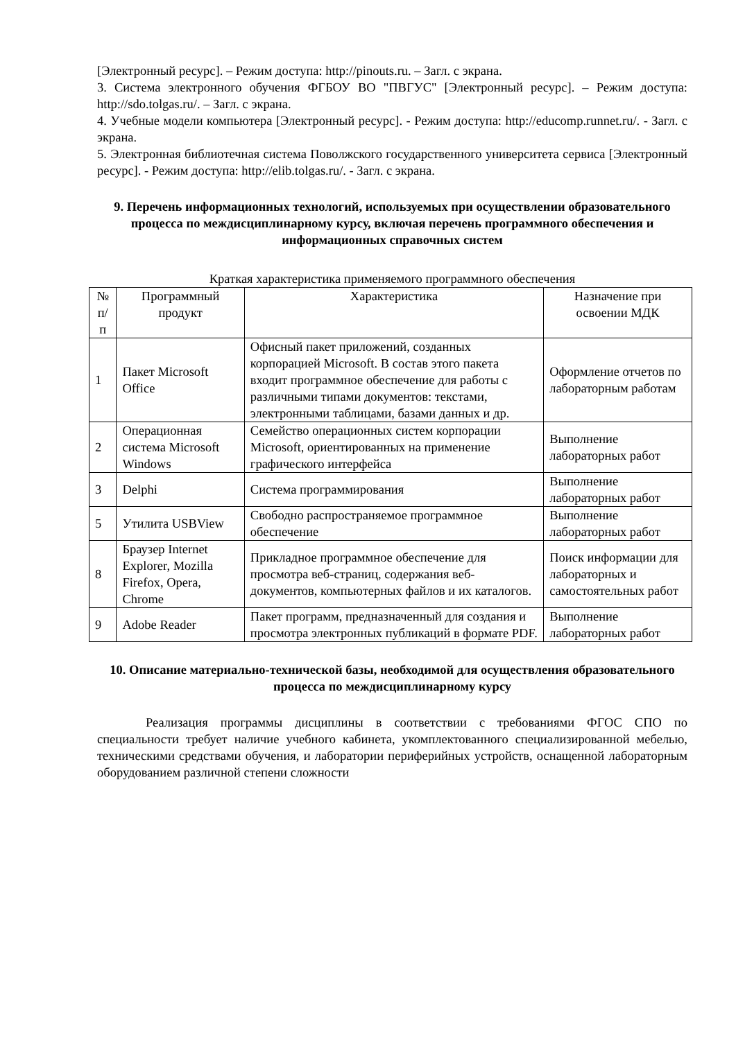[Электронный ресурс]. – Режим доступа: http://pinouts.ru. – Загл. с экрана.
3. Система электронного обучения ФГБОУ ВО "ПВГУС" [Электронный ресурс]. – Режим доступа: http://sdo.tolgas.ru/. – Загл. с экрана.
4. Учебные модели компьютера [Электронный ресурс]. - Режим доступа: http://educomp.runnet.ru/. - Загл. с экрана.
5. Электронная библиотечная система Поволжского государственного университета сервиса [Электронный ресурс]. - Режим доступа: http://elib.tolgas.ru/. - Загл. с экрана.
9. Перечень информационных технологий, используемых при осуществлении образовательного процесса по междисциплинарному курсу, включая перечень программного обеспечения и информационных справочных систем
Краткая характеристика применяемого программного обеспечения
| № п/п | Программный продукт | Характеристика | Назначение при освоении МДК |
| --- | --- | --- | --- |
| 1 | Пакет Microsoft Office | Офисный пакет приложений, созданных корпорацией Microsoft. В состав этого пакета входит программное обеспечение для работы с различными типами документов: текстами, электронными таблицами, базами данных и др. | Оформление отчетов по лабораторным работам |
| 2 | Операционная система Microsoft Windows | Семейство операционных систем корпорации Microsoft, ориентированных на применение графического интерфейса | Выполнение лабораторных работ |
| 3 | Delphi | Система программирования | Выполнение лабораторных работ |
| 5 | Утилита USBView | Свободно распространяемое программное обеспечение | Выполнение лабораторных работ |
| 8 | Браузер Internet Explorer, Mozilla Firefox, Opera, Chrome | Прикладное программное обеспечение для просмотра веб-страниц, содержания веб-документов, компьютерных файлов и их каталогов. | Поиск информации для лабораторных и самостоятельных работ |
| 9 | Adobe Reader | Пакет программ, предназначенный для создания и просмотра электронных публикаций в формате PDF. | Выполнение лабораторных работ |
10. Описание материально-технической базы, необходимой для осуществления образовательного процесса по междисциплинарному курсу
Реализация программы дисциплины в соответствии с требованиями ФГОС СПО по специальности требует наличие учебного кабинета, укомплектованного специализированной мебелью, техническими средствами обучения, и лаборатории периферийных устройств, оснащенной лабораторным оборудованием различной степени сложности